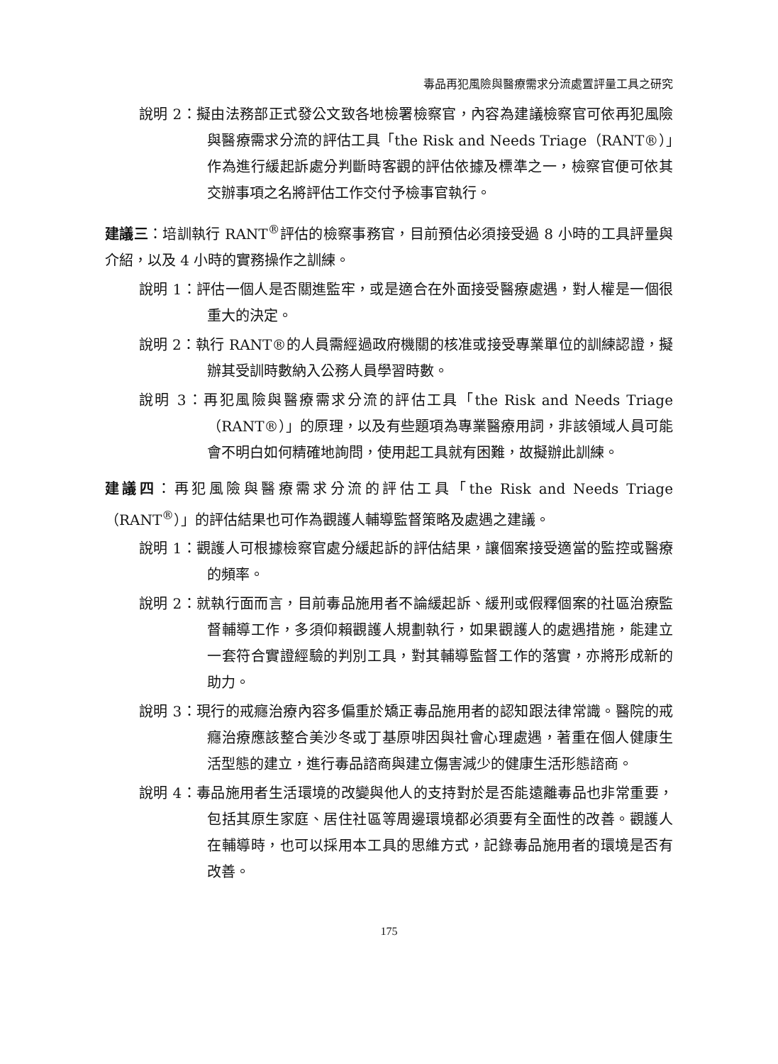毒品再犯風險與醫療需求分流處置評量工具之研究
說明 2：擬由法務部正式發公文致各地檢署檢察官，內容為建議檢察官可依再犯風險與醫療需求分流的評估工具「the Risk and Needs Triage（RANT®）」作為進行緩起訴處分判斷時客觀的評估依據及標準之一，檢察官便可依其交辦事項之名將評估工作交付予檢事官執行。
建議三：培訓執行 RANT<sup>®</sup>評估的檢察事務官，目前預估必須接受過 8 小時的工具評量與介紹，以及 4 小時的實務操作之訓練。
說明 1：評估一個人是否關進監牢，或是適合在外面接受醫療處遇，對人權是一個很重大的決定。
說明 2：執行 RANT®的人員需經過政府機關的核准或接受專業單位的訓練認證，擬辦其受訓時數納入公務人員學習時數。
說明 3：再犯風險與醫療需求分流的評估工具「the Risk and Needs Triage（RANT®）」的原理，以及有些題項為專業醫療用詞，非該領域人員可能會不明白如何精確地詢問，使用起工具就有困難，故擬辦此訓練。
建議四：再犯風險與醫療需求分流的評估工具「the Risk and Needs Triage（RANT<sup>®</sup>）」的評估結果也可作為觀護人輔導監督策略及處遇之建議。
說明 1：觀護人可根據檢察官處分緩起訴的評估結果，讓個案接受適當的監控或醫療的頻率。
說明 2：就執行面而言，目前毒品施用者不論緩起訴、緩刑或假釋個案的社區治療監督輔導工作，多須仰賴觀護人規劃執行，如果觀護人的處遇措施，能建立一套符合實證經驗的判別工具，對其輔導監督工作的落實，亦將形成新的助力。
說明 3：現行的戒癮治療內容多偏重於矯正毒品施用者的認知跟法律常識。醫院的戒癮治療應該整合美沙冬或丁基原啡因與社會心理處遇，著重在個人健康生活型態的建立，進行毒品諮商與建立傷害減少的健康生活形態諮商。
說明 4：毒品施用者生活環境的改變與他人的支持對於是否能遠離毒品也非常重要，包括其原生家庭、居住社區等周邊環境都必須要有全面性的改善。觀護人在輔導時，也可以採用本工具的思維方式，記錄毒品施用者的環境是否有改善。
175